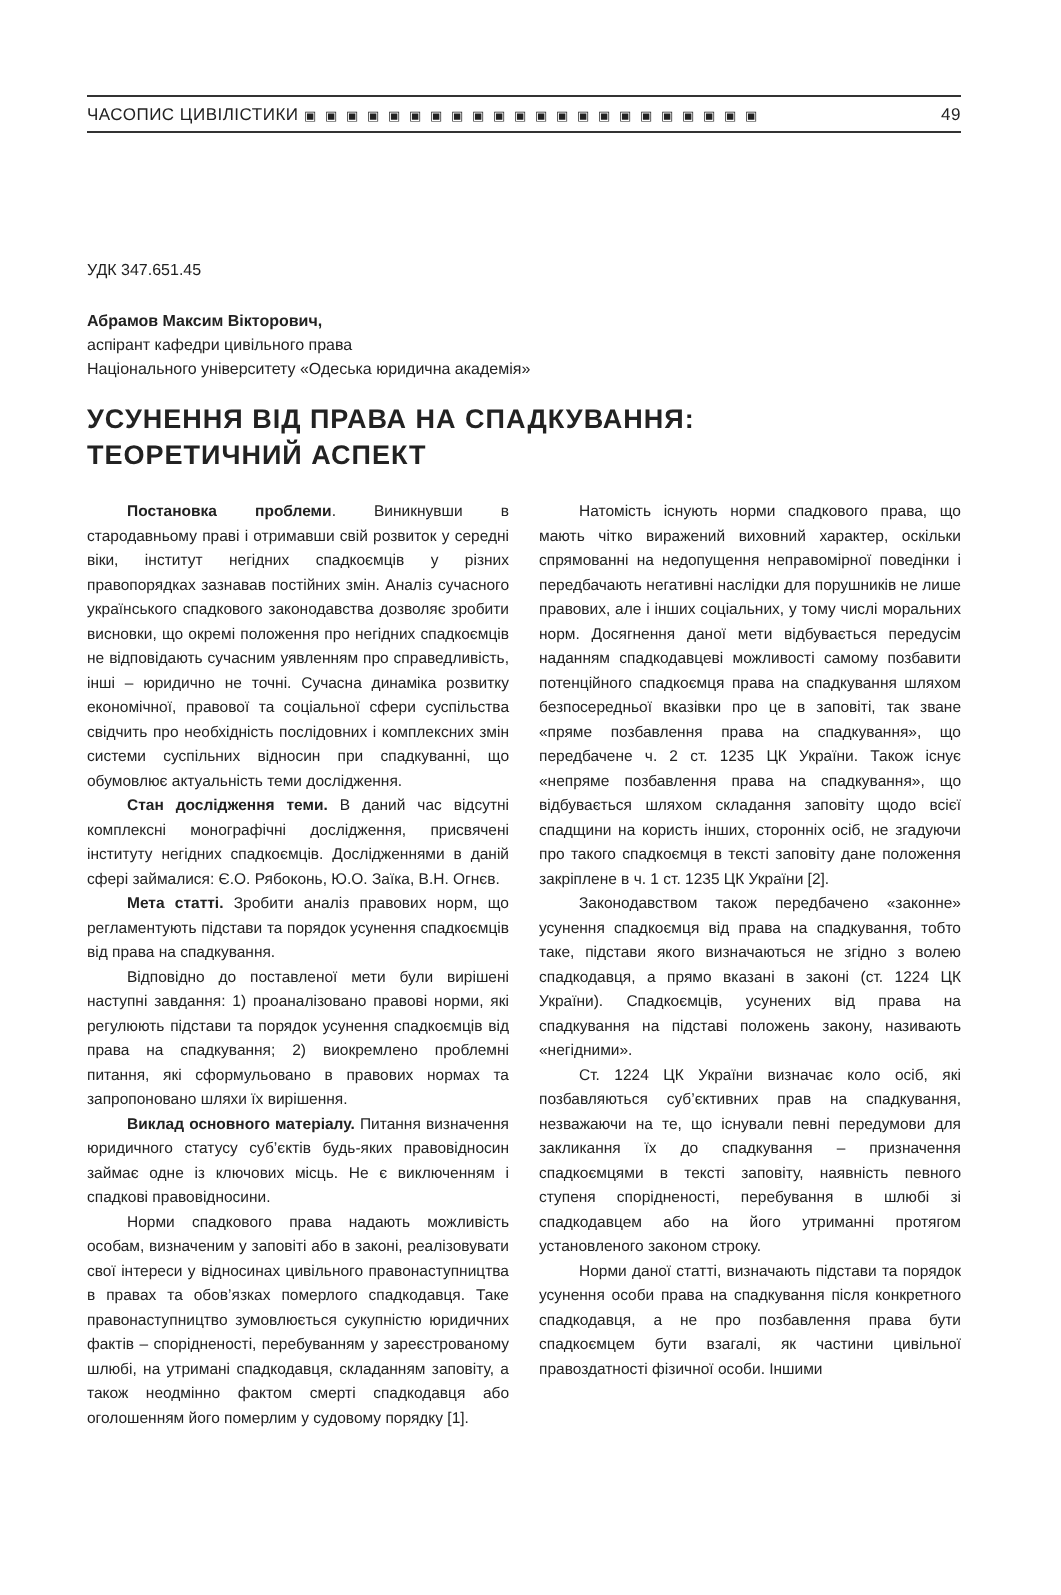ЧАСОПИС ЦИВІЛІСТИКИ ▣▣▣▣▣▣▣▣▣▣▣▣▣▣▣▣▣▣▣▣▣▣ 49
УДК 347.651.45
Абрамов Максим Вікторович,
аспірант кафедри цивільного права
Національного університету «Одеська юридична академія»
УСУНЕННЯ ВІД ПРАВА НА СПАДКУВАННЯ:
ТЕОРЕТИЧНИЙ АСПЕКТ
Постановка проблеми. Виникнувши в стародавньому праві і отримавши свій розвиток у середні віки, інститут негідних спадкоємців у різних правопорядках зазнавав постійних змін. Аналіз сучасного українського спадкового законодавства дозволяє зробити висновки, що окремі положення про негідних спадкоємців не відповідають сучасним уявленням про справедливість, інші – юридично не точні. Сучасна динаміка розвитку економічної, правової та соціальної сфери суспільства свідчить про необхідність послідовних і комплексних змін системи суспільних відносин при спадкуванні, що обумовлює актуальність теми дослідження.
Стан дослідження теми. В даний час відсутні комплексні монографічні дослідження, присвячені інституту негідних спадкоємців. Дослідженнями в даній сфері займалися: Є.О. Рябоконь, Ю.О. Заїка, В.Н. Огнєв.
Мета статті. Зробити аналіз правових норм, що регламентують підстави та порядок усунення спадкоємців від права на спадкування.
Відповідно до поставленої мети були вирішені наступні завдання: 1) проаналізовано правові норми, які регулюють підстави та порядок усунення спадкоємців від права на спадкування; 2) виокремлено проблемні питання, які сформульовано в правових нормах та запропоновано шляхи їх вирішення.
Виклад основного матеріалу. Питання визначення юридичного статусу суб’єктів будь-яких правовідносин займає одне із ключових місць. Не є виключенням і спадкові правовідносини.
Норми спадкового права надають можливість особам, визначеним у заповіті або в законі, реалізовувати свої інтереси у відносинах цивільного правонаступництва в правах та обов’язках померлого спадкодавця. Таке правонаступництво зумовлюється сукупністю юридичних фактів – спорідненості, перебуванням у зареєстрованому шлюбі, на утримані спадкодавця, складанням заповіту, а також неодмінно фактом смерті спадкодавця або оголошенням його померлим у судовому порядку [1].
Натомість існують норми спадкового права, що мають чітко виражений виховний характер, оскільки спрямованні на недопущення неправомірної поведінки і передбачають негативні наслідки для порушників не лише правових, але і інших соціальних, у тому числі моральних норм. Досягнення даної мети відбувається передусім наданням спадкодавцеві можливості самому позбавити потенційного спадкоємця права на спадкування шляхом безпосередньої вказівки про це в заповіті, так зване «пряме позбавлення права на спадкування», що передбачене ч. 2 ст. 1235 ЦК України. Також існує «непряме позбавлення права на спадкування», що відбувається шляхом складання заповіту щодо всієї спадщини на користь інших, сторонніх осіб, не згадуючи про такого спадкоємця в тексті заповіту дане положення закріплене в ч. 1 ст. 1235 ЦК України [2].
Законодавством також передбачено «законне» усунення спадкоємця від права на спадкування, тобто таке, підстави якого визначаються не згідно з волею спадкодавця, а прямо вказані в законі (ст. 1224 ЦК України). Спадкоємців, усунених від права на спадкування на підставі положень закону, називають «негідними».
Ст. 1224 ЦК України визначає коло осіб, які позбавляються суб’єктивних прав на спадкування, незважаючи на те, що існували певні передумови для закликання їх до спадкування – призначення спадкоємцями в тексті заповіту, наявність певного ступеня спорідненості, перебування в шлюбі зі спадкодавцем або на його утриманні протягом установленого законом строку.
Норми даної статті, визначають підстави та порядок усунення особи права на спадкування після конкретного спадкодавця, а не про позбавлення права бути спадкоємцем бути взагалі, як частини цивільної правоздатності фізичної особи. Іншими